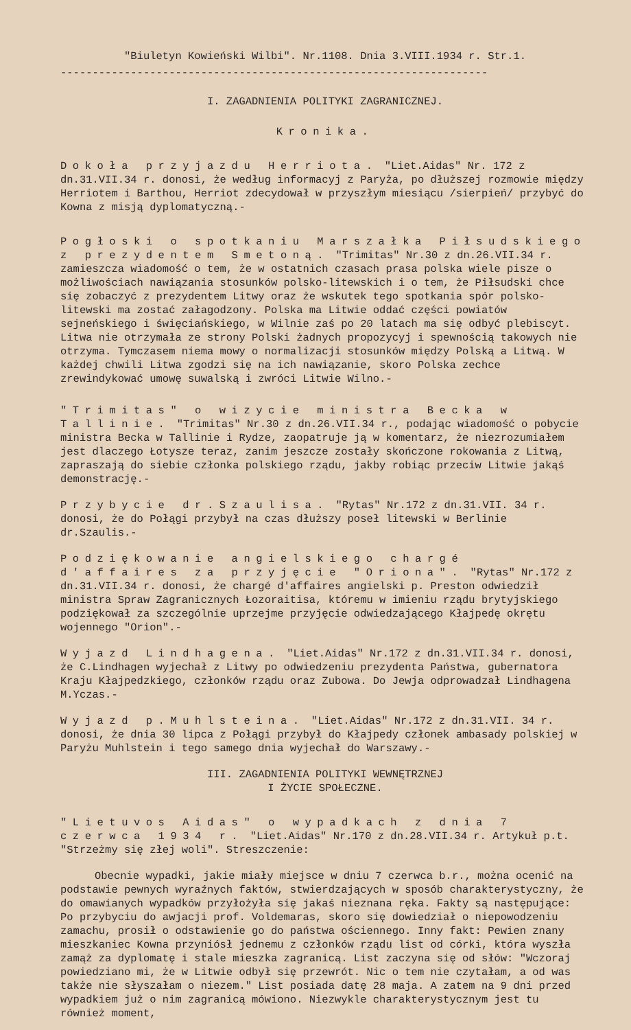"Biuletyn Kowieński Wilbi". Nr.1108. Dnia 3.VIII.1934 r. Str.1.
-------------------------------------------------------------------
I. ZAGADNIENIA POLITYKI ZAGRANICZNEJ.
Kronika.
Dokoła przyjazdu Herriota. "Liet.Aidas" Nr. 172 z dn.31.VII.34 r. donosi, że według informacyj z Paryża, po dłuższej rozmowie między Herriotem i Barthou, Herriot zdecydował w przyszłym miesiącu /sierpień/ przybyć do Kowna z misją dyplomatyczną.-
Pogłoski o spotkaniu Marszałka Piłsudskiego z prezydentem Smetoną. "Trimitas" Nr.30 z dn.26.VII.34 r. zamieszcza wiadomość o tem, że w ostatnich czasach prasa polska wiele pisze o możliwościach nawiązania stosunków polsko-litewskich i o tem, że Piłsudski chce się zobaczyć z prezydentem Litwy oraz że wskutek tego spotkania spór polsko-litewski ma zostać załagodzony. Polska ma Litwie oddać części powiatów sejneńskiego i święciańskiego, w Wilnie zaś po 20 latach ma się odbyć plebiscyt. Litwa nie otrzymała ze strony Polski żadnych propozycyj i spewnością takowych nie otrzyma. Tymczasem niema mowy o normalizacji stosunków między Polską a Litwą. W każdej chwili Litwa zgodzi się na ich nawiązanie, skoro Polska zechce zrewindykować umowę suwalską i zwróci Litwie Wilno.-
"Trimitas" o wizycie ministra Becka w Tallinie. "Trimitas" Nr.30 z dn.26.VII.34 r., podając wiadomość o pobycie ministra Becka w Tallinie i Rydze, zaopatruje ją w komentarz, że niezrozumiałem jest dlaczego Łotysze teraz, zanim jeszcze zostały skończone rokowania z Litwą, zapraszają do siebie członka polskiego rządu, jakby robiąc przeciw Litwie jakąś demonstrację.-
Przybycie dr.Szaulisa. "Rytas" Nr.172 z dn.31.VII. 34 r. donosi, że do Połągi przybył na czas dłuższy poseł litewski w Berlinie dr.Szaulis.-
Podziękowanie angielskiego chargé d'affaires za przyjęcie "Oriona". "Rytas" Nr.172 z dn.31.VII.34 r. donosi, że chargé d'affaires angielski p. Preston odwiedził ministra Spraw Zagranicznych Łozoraitisa, któremu w imieniu rządu brytyjskiego podziękował za szczególnie uprzejme przyjęcie odwiedzającego Kłajpedę okrętu wojennego "Orion".-
Wyjazd Lindhagena. "Liet.Aidas" Nr.172 z dn.31.VII.34 r. donosi, że C.Lindhagen wyjechał z Litwy po odwiedzeniu prezydenta Państwa, gubernatora Kraju Kłajpedzkiego, członków rządu oraz Zubowa. Do Jewja odprowadzał Lindhagena M.Yczas.-
Wyjazd p.Muhlsteina. "Liet.Aidas" Nr.172 z dn.31.VII. 34 r. donosi, że dnia 30 lipca z Połągi przybył do Kłajpedy członek ambasady polskiej w Paryżu Muhlstein i tego samego dnia wyjechał do Warszawy.-
III. ZAGADNIENIA POLITYKI WEWNĘTRZNEJ
I ŻYCIE SPOŁECZNE.
"Lietuvos Aidas" o wypadkach z dnia 7 czerwca 1934 r. "Liet.Aidas" Nr.170 z dn.28.VII.34 r. Artykuł p.t. "Strzeżmy się złej woli". Streszczenie:
Obecnie wypadki, jakie miały miejsce w dniu 7 czerwca b.r., można ocenić na podstawie pewnych wyraźnych faktów, stwierdzających w sposób charakterystyczny, że do omawianych wypadków przyłożyła się jakaś nieznana ręka. Fakty są następujące: Po przybyciu do awjacji prof. Voldemaras, skoro się dowiedział o niepowodzeniu zamachu, prosił o odstawienie go do państwa ościennego. Inny fakt: Pewien znany mieszkaniec Kowna przyniósł jednemu z członków rządu list od córki, która wyszła zamąż za dyplomatę i stale mieszka zagranicą. List zaczyna się od słów: "Wczoraj powiedziano mi, że w Litwie odbył się przewrót. Nic o tem nie czytałam, a od was także nie słyszałam o niezem." List posiada datę 28 maja. A zatem na 9 dni przed wypadkiem już o nim zagranicą mówiono. Niezwykle charakterystycznym jest tu również moment,